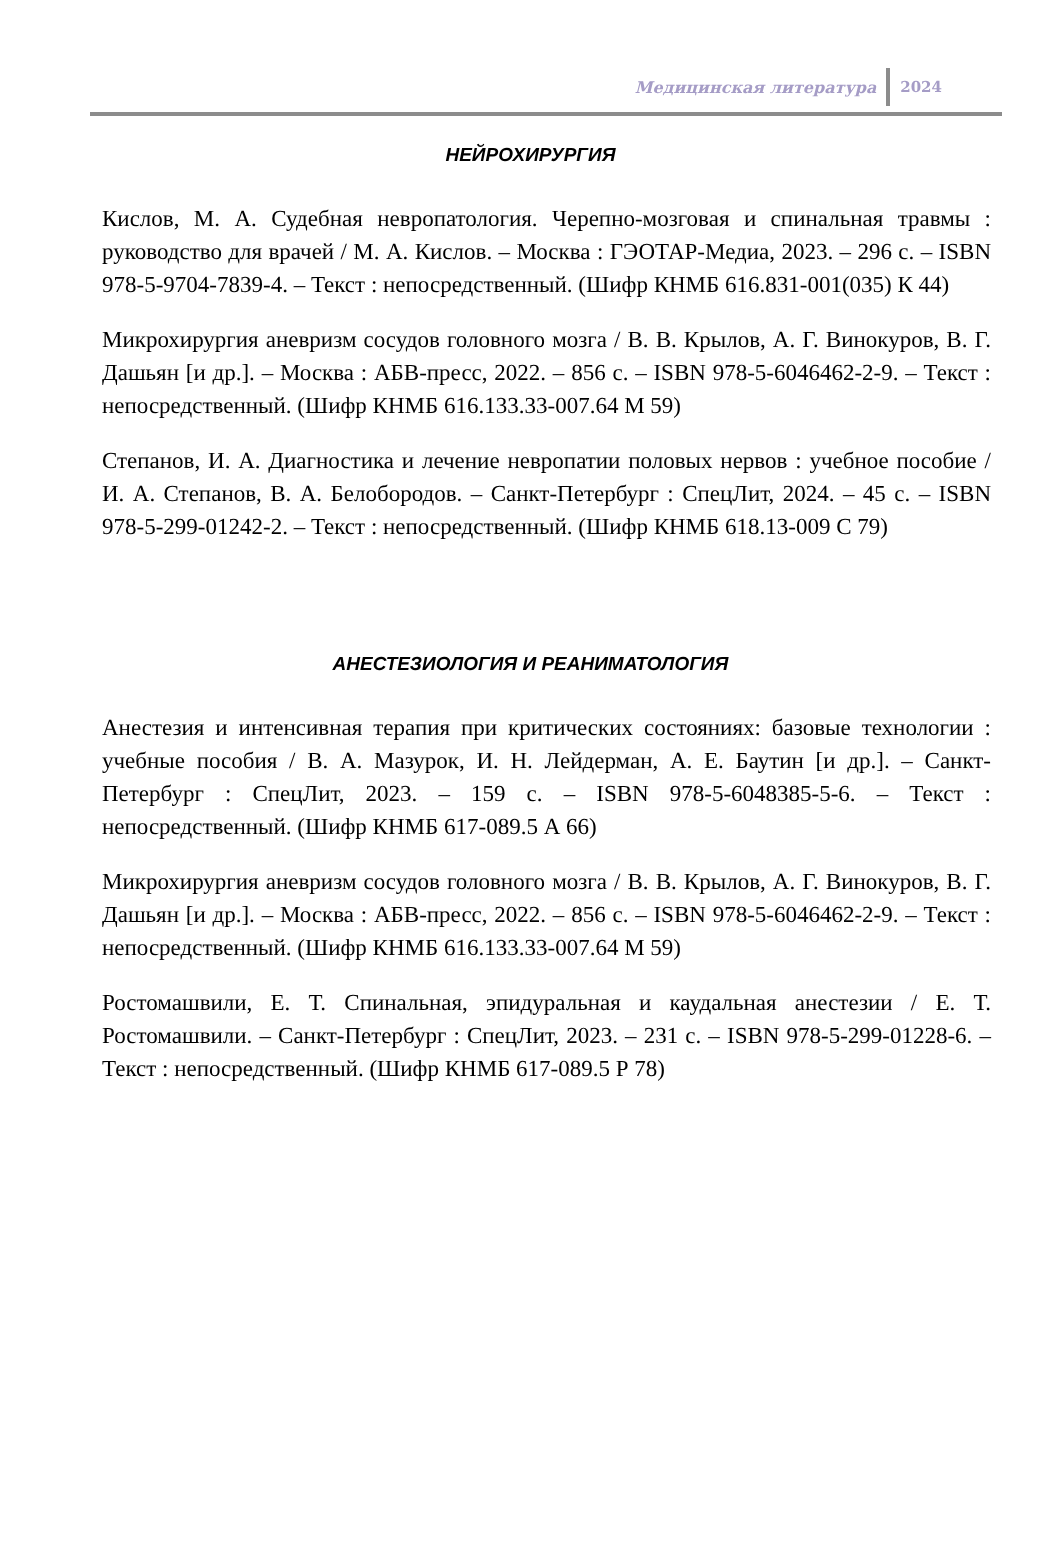Медицинская литература 2024
НЕЙРОХИРУРГИЯ
Кислов, М. А. Судебная невропатология. Черепно-мозговая и спинальная травмы : руководство для врачей / М. А. Кислов. – Москва : ГЭОТАР-Медиа, 2023. – 296 с. – ISBN 978-5-9704-7839-4. – Текст : непосредственный. (Шифр КНМБ 616.831-001(035) К 44)
Микрохирургия аневризм сосудов головного мозга / В. В. Крылов, А. Г. Винокуров, В. Г. Дашьян [и др.]. – Москва : АБВ-пресс, 2022. – 856 с. – ISBN 978-5-6046462-2-9. – Текст : непосредственный. (Шифр КНМБ 616.133.33-007.64 М 59)
Степанов, И. А. Диагностика и лечение невропатии половых нервов : учебное пособие / И. А. Степанов, В. А. Белобородов. – Санкт-Петербург : СпецЛит, 2024. – 45 с. – ISBN 978-5-299-01242-2. – Текст : непосредственный. (Шифр КНМБ 618.13-009 С 79)
АНЕСТЕЗИОЛОГИЯ И РЕАНИМАТОЛОГИЯ
Анестезия и интенсивная терапия при критических состояниях: базовые технологии : учебные пособия / В. А. Мазурок, И. Н. Лейдерман, А. Е. Баутин [и др.]. – Санкт-Петербург : СпецЛит, 2023. – 159 с. – ISBN 978-5-6048385-5-6. – Текст : непосредственный. (Шифр КНМБ 617-089.5 А 66)
Микрохирургия аневризм сосудов головного мозга / В. В. Крылов, А. Г. Винокуров, В. Г. Дашьян [и др.]. – Москва : АБВ-пресс, 2022. – 856 с. – ISBN 978-5-6046462-2-9. – Текст : непосредственный. (Шифр КНМБ 616.133.33-007.64 М 59)
Ростомашвили, Е. Т. Спинальная, эпидуральная и каудальная анестезии / Е. Т. Ростомашвили. – Санкт-Петербург : СпецЛит, 2023. – 231 с. – ISBN 978-5-299-01228-6. – Текст : непосредственный. (Шифр КНМБ 617-089.5 Р 78)